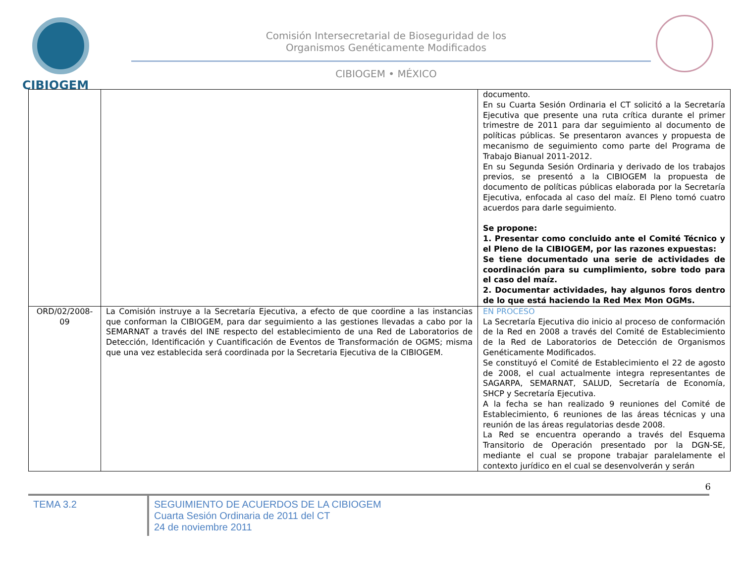CIBIOGEM
Comisión Intersecretarial de Bioseguridad de los
Organismos Genéticamente Modificados
CIBIOGEM • MÉXICO
| | | documento. En su Cuarta Sesión Ordinaria el CT solicitó a la Secretaría Ejecutiva que presente una ruta crítica durante el primer trimestre de 2011 para dar seguimiento al documento de políticas públicas. Se presentaron avances y propuesta de mecanismo de seguimiento como parte del Programa de Trabajo Bianual 2011-2012. En su Segunda Sesión Ordinaria y derivado de los trabajos previos, se presentó a la CIBIOGEM la propuesta de documento de políticas públicas elaborada por la Secretaría Ejecutiva, enfocada al caso del maíz. El Pleno tomó cuatro acuerdos para darle seguimiento. Se propone: 1. Presentar como concluido ante el Comité Técnico y el Pleno de la CIBIOGEM, por las razones expuestas: Se tiene documentado una serie de actividades de coordinación para su cumplimiento, sobre todo para el caso del maíz. 2. Documentar actividades, hay algunos foros dentro de lo que está haciendo la Red Mex Mon OGMs. |
| ORD/02/2008-09 | La Comisión instruye a la Secretaría Ejecutiva, a efecto de que coordine a las instancias que conforman la CIBIOGEM, para dar seguimiento a las gestiones llevadas a cabo por la SEMARNAT a través del INE respecto del establecimiento de una Red de Laboratorios de Detección, Identificación y Cuantificación de Eventos de Transformación de OGMS; misma que una vez establecida será coordinada por la Secretaria Ejecutiva de la CIBIOGEM. | EN PROCESO La Secretaría Ejecutiva dio inicio al proceso de conformación de la Red en 2008 a través del Comité de Establecimiento de la Red de Laboratorios de Detección de Organismos Genéticamente Modificados. Se constituyó el Comité de Establecimiento el 22 de agosto de 2008, el cual actualmente integra representantes de SAGARPA, SEMARNAT, SALUD, Secretaría de Economía, SHCP y Secretaría Ejecutiva. A la fecha se han realizado 9 reuniones del Comité de Establecimiento, 6 reuniones de las áreas técnicas y una reunión de las áreas regulatorias desde 2008. La Red se encuentra operando a través del Esquema Transitorio de Operación presentado por la DGN-SE, mediante el cual se propone trabajar paralelamente el contexto jurídico en el cual se desenvolverán y serán |
6
TEMA 3.2
SEGUIMIENTO DE ACUERDOS DE LA CIBIOGEM
Cuarta Sesión Ordinaria de 2011 del CT
24 de noviembre 2011